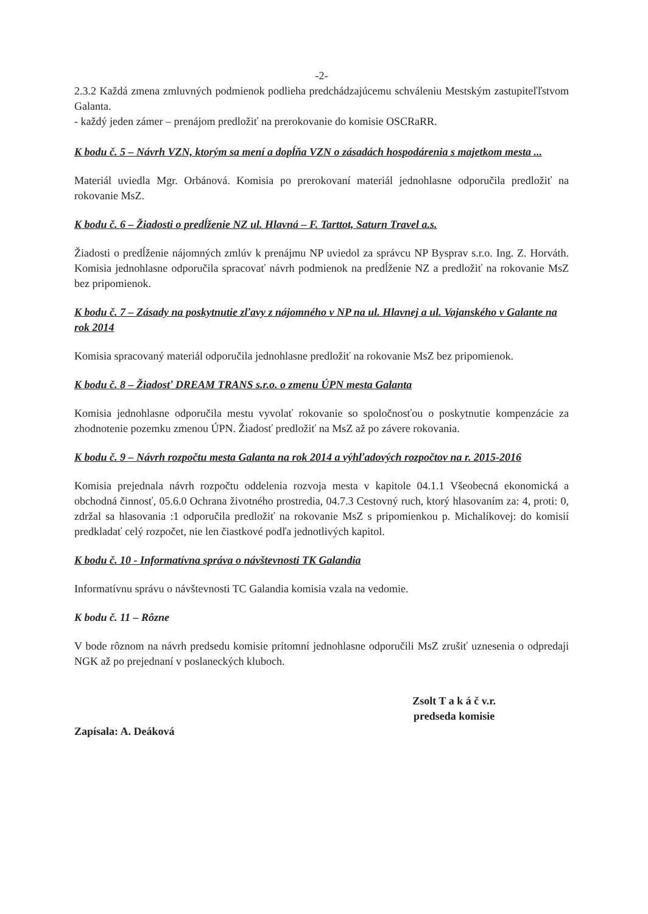-2-
2.3.2 Každá zmena zmluvných podmienok podlieha predchádzajúcemu schváleniu Mestským zastupiteľľstvom Galanta.
- každý jeden zámer – prenájom predložiť na prerokovanie do komisie OSCRaRR.
K bodu č. 5 – Návrh VZN, ktorým sa mení a dopĺňa VZN o zásadách hospodárenia s majetkom mesta ...
Materiál uviedla Mgr. Orbánová. Komisia po prerokovaní materiál jednohlasne odporučila predložiť na rokovanie MsZ.
K bodu č. 6 – Žiadosti o predĺženie NZ ul. Hlavná – F. Tarttot, Saturn Travel a.s.
Žiadosti o predĺženie nájomných zmlúv k prenájmu NP uviedol za správcu NP Bysprav s.r.o. Ing. Z. Horváth. Komisia jednohlasne odporučila spracovať návrh podmienok na predĺženie NZ a predložiť na rokovanie MsZ bez pripomienok.
K bodu č. 7 – Zásady na poskytnutie zľavy z nájomného v NP na ul. Hlavnej a ul. Vajanského v Galante na rok 2014
Komisia spracovaný materiál odporučila jednohlasne predložiť na rokovanie MsZ bez pripomienok.
K bodu č. 8 – Žiadosť DREAM TRANS s.r.o. o zmenu ÚPN mesta Galanta
Komisia jednohlasne odporučila mestu vyvolať rokovanie so spoločnosťou o poskytnutie kompenzácie za zhodnotenie pozemku zmenou ÚPN. Žiadosť predložiť na MsZ až po závere rokovania.
K bodu č. 9 – Návrh rozpočtu mesta Galanta na rok 2014 a výhľadových rozpočtov na r. 2015-2016
Komisia prejednala návrh rozpočtu oddelenia rozvoja mesta v kapitole 04.1.1 Všeobecná ekonomická a obchodná činnosť, 05.6.0 Ochrana životného prostredia, 04.7.3 Cestovný ruch, ktorý hlasovaním za: 4, proti: 0, zdržal sa hlasovania :1 odporučila predložiť na rokovanie MsZ s pripomienkou p. Michalíkovej: do komisií predkladať celý rozpočet, nie len čiastkové podľa jednotlivých kapitol.
K bodu č. 10 - Informatívna správa o návštevnosti TK Galandia
Informatívnu správu o návštevnosti TC Galandia komisia vzala na vedomie.
K bodu č. 11 – Rôzne
V bode rôznom na návrh predsedu komisie prítomní jednohlasne odporučili MsZ zrušiť uznesenia o odpredaji NGK až po prejednaní v poslaneckých kluboch.
Zapísala: A. Deáková
Zsolt T a k á č v.r.
predseda komisie